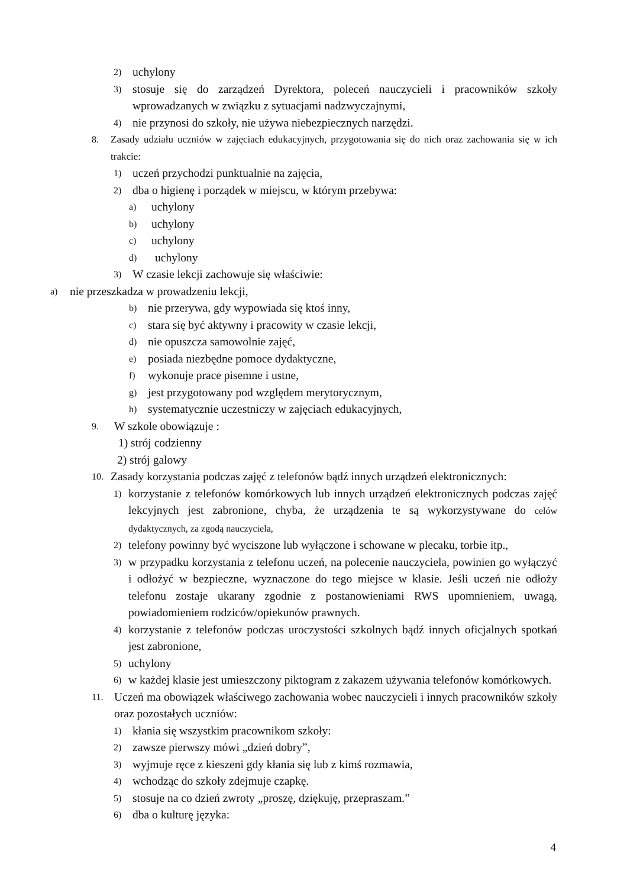2) uchylony
3) stosuje się do zarządzeń Dyrektora, poleceń nauczycieli i pracowników szkoły wprowadzanych w związku z sytuacjami nadzwyczajnymi,
4) nie przynosi do szkoły, nie używa niebezpiecznych narzędzi.
8. Zasady udziału uczniów w zajęciach edukacyjnych, przygotowania się do nich oraz zachowania się w ich trakcie:
1) uczeń przychodzi punktualnie na zajęcia,
2) dba o higienę i porządek w miejscu, w którym przebywa:
a) uchylony
b) uchylony
c) uchylony
d) uchylony
3) W czasie lekcji zachowuje się właściwie:
a) nie przeszkadza w prowadzeniu lekcji,
b) nie przerywa, gdy wypowiada się ktoś inny,
c) stara się być aktywny i pracowity w czasie lekcji,
d) nie opuszcza samowolnie zajęć,
e) posiada niezbędne pomoce dydaktyczne,
f) wykonuje prace pisemne i ustne,
g) jest przygotowany pod względem merytorycznym,
h) systematycznie uczestniczy w zajęciach edukacyjnych,
9. W szkole obowiązuje :
1) strój codzienny
2) strój galowy
10. Zasady korzystania podczas zajęć z telefonów bądź innych urządzeń elektronicznych:
1) korzystanie z telefonów komórkowych lub innych urządzeń elektronicznych podczas zajęć lekcyjnych jest zabronione, chyba, że urządzenia te są wykorzystywane do celów dydaktycznych, za zgodą nauczyciela,
2) telefony powinny być wyciszone lub wyłączone i schowane w plecaku, torbie itp.,
3) w przypadku korzystania z telefonu uczeń, na polecenie nauczyciela, powinien go wyłączyć i odłożyć w bezpieczne, wyznaczone do tego miejsce w klasie. Jeśli uczeń nie odłoży telefonu zostaje ukarany zgodnie z postanowieniami RWS upomnieniem, uwagą, powiadomieniem rodziców/opiekunów prawnych.
4) korzystanie z telefonów podczas uroczystości szkolnych bądź innych oficjalnych spotkań jest zabronione,
5) uchylony
6) w każdej klasie jest umieszczony piktogram z zakazem używania telefonów komórkowych.
11. Uczeń ma obowiązek właściwego zachowania wobec nauczycieli i innych pracowników szkoły oraz pozostałych uczniów:
1) kłania się wszystkim pracownikom szkoły:
2) zawsze pierwszy mówi „dzień dobry”,
3) wyjmuje ręce z kieszeni gdy kłania się lub z kimś rozmawia,
4) wchodząc do szkoły zdejmuje czapkę.
5) stosuje na co dzień zwroty „proszę, dziękuję, przepraszam.”
6) dba o kulturę języka:
4